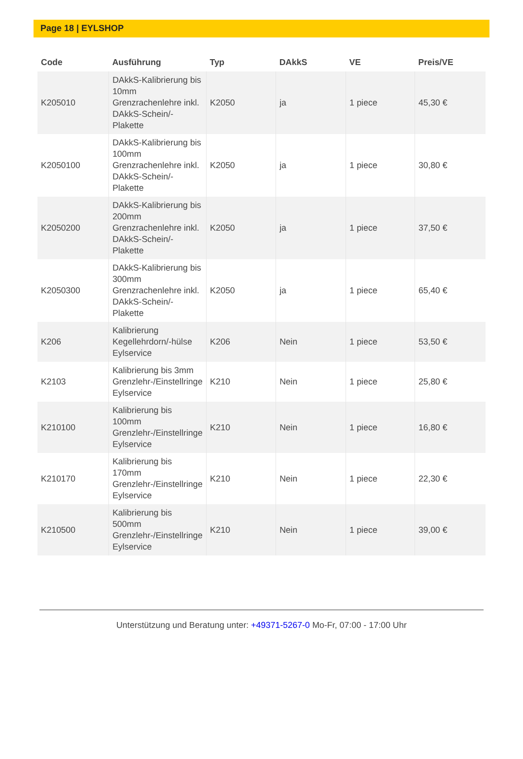Page 18 | EYLSHOP
| Code | Ausführung | Typ | DAkkS | VE | Preis/VE |
| --- | --- | --- | --- | --- | --- |
| K205010 | DAkkS-Kalibrierung bis 10mm Grenzrachenlehre inkl. DAkkS-Schein/-Plakette | K2050 | ja | 1 piece | 45,30 € |
| K2050100 | DAkkS-Kalibrierung bis 100mm Grenzrachenlehre inkl. DAkkS-Schein/-Plakette | K2050 | ja | 1 piece | 30,80 € |
| K2050200 | DAkkS-Kalibrierung bis 200mm Grenzrachenlehre inkl. DAkkS-Schein/-Plakette | K2050 | ja | 1 piece | 37,50 € |
| K2050300 | DAkkS-Kalibrierung bis 300mm Grenzrachenlehre inkl. DAkkS-Schein/-Plakette | K2050 | ja | 1 piece | 65,40 € |
| K206 | Kalibrierung Kegellehrdorn/-hülse Eylservice | K206 | Nein | 1 piece | 53,50 € |
| K2103 | Kalibrierung bis 3mm Grenzlehr-/Einstellringe Eylservice | K210 | Nein | 1 piece | 25,80 € |
| K210100 | Kalibrierung bis 100mm Grenzlehr-/Einstellringe Eylservice | K210 | Nein | 1 piece | 16,80 € |
| K210170 | Kalibrierung bis 170mm Grenzlehr-/Einstellringe Eylservice | K210 | Nein | 1 piece | 22,30 € |
| K210500 | Kalibrierung bis 500mm Grenzlehr-/Einstellringe Eylservice | K210 | Nein | 1 piece | 39,00 € |
Unterstützung und Beratung unter: +49371-5267-0 Mo-Fr, 07:00 - 17:00 Uhr